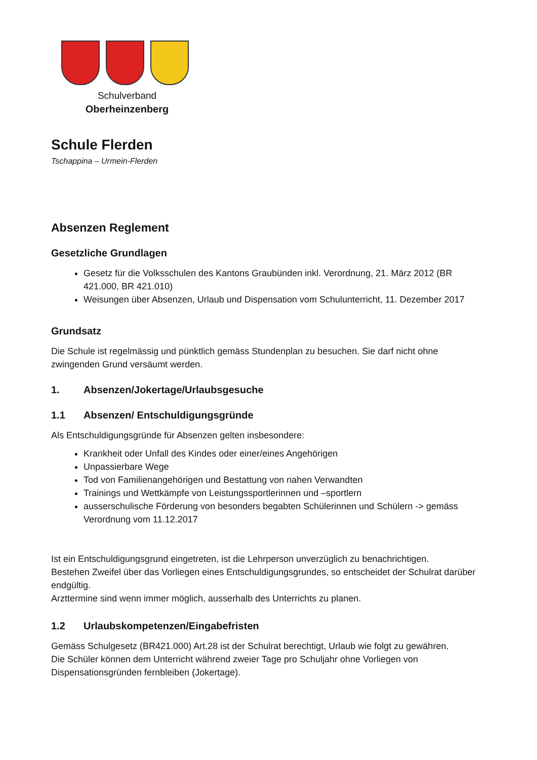Schulverband
Oberheinzenberg
Schule Flerden
Tschappina – Urmein-Flerden
Absenzen Reglement
Gesetzliche Grundlagen
Gesetz für die Volksschulen des Kantons Graubünden inkl. Verordnung, 21. März 2012 (BR 421.000, BR 421.010)
Weisungen über Absenzen, Urlaub und Dispensation vom Schulunterricht, 11. Dezember 2017
Grundsatz
Die Schule ist regelmässig und pünktlich gemäss Stundenplan zu besuchen. Sie darf nicht ohne zwingenden Grund versäumt werden.
1. Absenzen/Jokertage/Urlaubsgesuche
1.1 Absenzen/ Entschuldigungsgründe
Als Entschuldigungsgründe für Absenzen gelten insbesondere:
Krankheit oder Unfall des Kindes oder einer/eines Angehörigen
Unpassierbare Wege
Tod von Familienangehörigen und Bestattung von nahen Verwandten
Trainings und Wettkämpfe von Leistungssportlerinnen und –sportlern
ausserschulische Förderung von besonders begabten Schülerinnen und Schülern -> gemäss Verordnung vom 11.12.2017
Ist ein Entschuldigungsgrund eingetreten, ist die Lehrperson unverzüglich zu benachrichtigen.
Bestehen Zweifel über das Vorliegen eines Entschuldigungsgrundes, so entscheidet der Schulrat darüber endgültig.
Arzttermine sind wenn immer möglich, ausserhalb des Unterrichts zu planen.
1.2 Urlaubskompetenzen/Eingabefristen
Gemäss Schulgesetz (BR421.000) Art.28 ist der Schulrat berechtigt, Urlaub wie folgt zu gewähren.
Die Schüler können dem Unterricht während zweier Tage pro Schuljahr ohne Vorliegen von Dispensationsgründen fernbleiben (Jokertage).